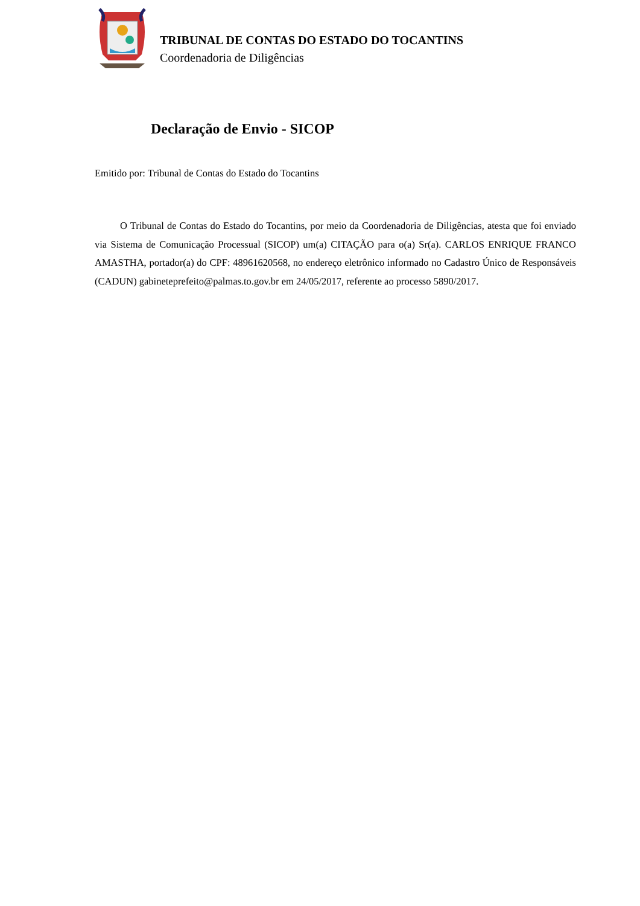TRIBUNAL DE CONTAS DO ESTADO DO TOCANTINS
Coordenadoria de Diligências
Declaração de Envio - SICOP
Emitido por: Tribunal de Contas do Estado do Tocantins
O Tribunal de Contas do Estado do Tocantins, por meio da Coordenadoria de Diligências, atesta que foi enviado via Sistema de Comunicação Processual (SICOP) um(a) CITAÇÃO para o(a) Sr(a). CARLOS ENRIQUE FRANCO AMASTHA, portador(a) do CPF: 48961620568, no endereço eletrônico informado no Cadastro Único de Responsáveis (CADUN) gabineteprefeito@palmas.to.gov.br em 24/05/2017, referente ao processo 5890/2017.